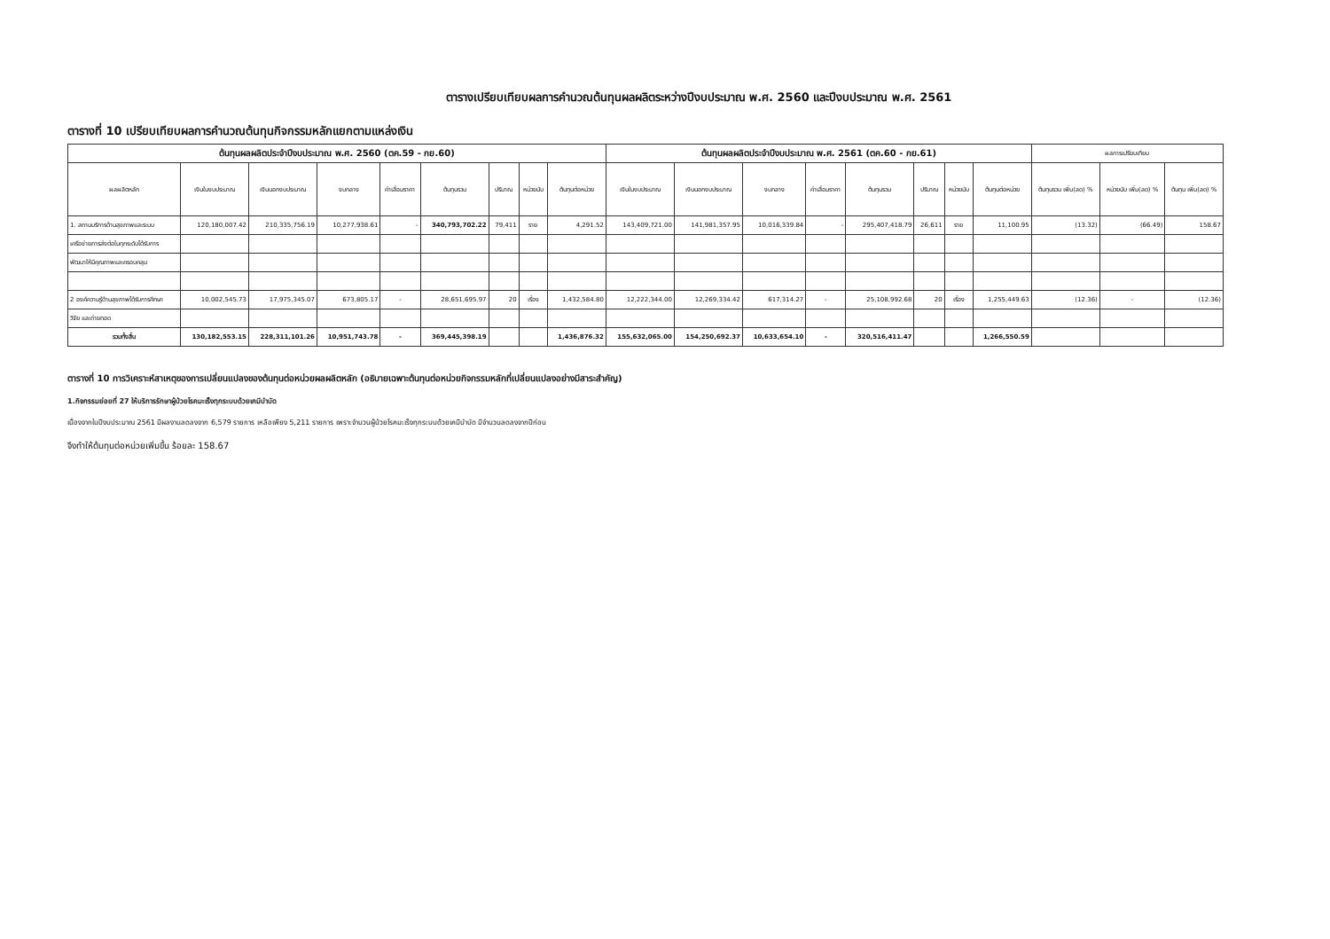ตารางเปรียบเทียบผลการคำนวณต้นทุนผลผลิตระหว่างปีงบประมาณ พ.ศ. 2560 และปีงบประมาณ พ.ศ. 2561
ตารางที่ 10 เปรียบเทียบผลการคำนวณต้นทุนกิจกรรมหลักแยกตามแหล่งเงิน
| ต้นทุนผลผลิตประจำปีงบประมาณ พ.ศ. 2560 (ตค.59 - กย.60) | | | | | | | | | ต้นทุนผลผลิตประจำปีงบประมาณ พ.ศ. 2561 (ตค.60 - กย.61) | | | | | | | | ผลการเปรียบเทียบ | | |
| --- | --- | --- | --- | --- | --- | --- | --- | --- | --- | --- | --- | --- | --- | --- | --- | --- | --- | --- | --- |
| ผลผลิตหลัก | เงินในงบประมาณ | เงินนอกงบประมาณ | งบกลาง | ค่าเสื่อมราคา | ต้นทุนรวม | ปริมาณ | หน่วยนับ | ต้นทุนต่อหน่วย | เงินในงบประมาณ | เงินนอกงบประมาณ | งบกลาง | ค่าเสื่อมราคา | ต้นทุนรวม | ปริมาณ | หน่วยนับ | ต้นทุนต่อหน่วย | ต้นทุนรวม เพิ่ม(ลด) % | หน่วยนับ เพิ่ม(ลด) % | ต้นทุน เพิ่ม(ลด) % |
| 1. สถานบริการด้านสุขภาพและระบบ | 120,180,007.42 | 210,335,756.19 | 10,277,938.61 | - | 340,793,702.22 | 79,411 | ราย | 4,291.52 | 143,409,721.00 | 141,981,357.95 | 10,016,339.84 | - | 295,407,418.79 | 26,611 | ราย | 11,100.95 | (13.32) | (66.49) | 158.67 |
| เครือข่ายการส่งต่อในทุกระดับได้รับการ | | | | | | | | | | | | | | | | | | | |
| พัฒนาให้มีคุณภาพและครอบคลุม | | | | | | | | | | | | | | | | | | | |
| 2 องค์ความรู้ด้านสุขภาพได้รับการศึกษา | 10,002,545.73 | 17,975,345.07 | 673,805.17 | - | 28,651,695.97 | 20 | เรื่อง | 1,432,584.80 | 12,222,344.00 | 12,269,334.42 | 617,314.27 | - | 25,108,992.68 | 20 | เรื่อง | 1,255,449.63 | (12.36) | - | (12.36) |
| วิจัย และถ่ายทอด | | | | | | | | | | | | | | | | | | | |
| รวมทั้งสิ้น | 130,182,553.15 | 228,311,101.26 | 10,951,743.78 | - | 369,445,398.19 | | | 1,436,876.32 | 155,632,065.00 | 154,250,692.37 | 10,633,654.10 | - | 320,516,411.47 | | | 1,266,550.59 | | | |
ตารางที่ 10 การวิเคราะห์สาเหตุของการเปลี่ยนแปลงของต้นทุนต่อหน่วยผลผลิตหลัก (อธิบายเฉพาะต้นทุนต่อหน่วยกิจกรรมหลักที่เปลี่ยนแปลงอย่างมีสาระสำคัญ)
1.กิจกรรมย่อยที่ 27 ให้บริการรักษาผู้ป่วยโรคมะเร็งทุกระบบด้วยเคมีบำบัด
เนื่องจากในปีงบประมาณ 2561 มีผลงานลดลงจาก 6,579 รายการ เหลือเพียง 5,211 รายการ เพราะจำนวนผู้ป่วยโรคมะเร็งทุกระบบด้วยเคมีบำบัด มีจำนวนลดลงจากปีก่อน
จึงทำให้ต้นทุนต่อหน่วยเพิ่มขึ้น ร้อยละ 158.67